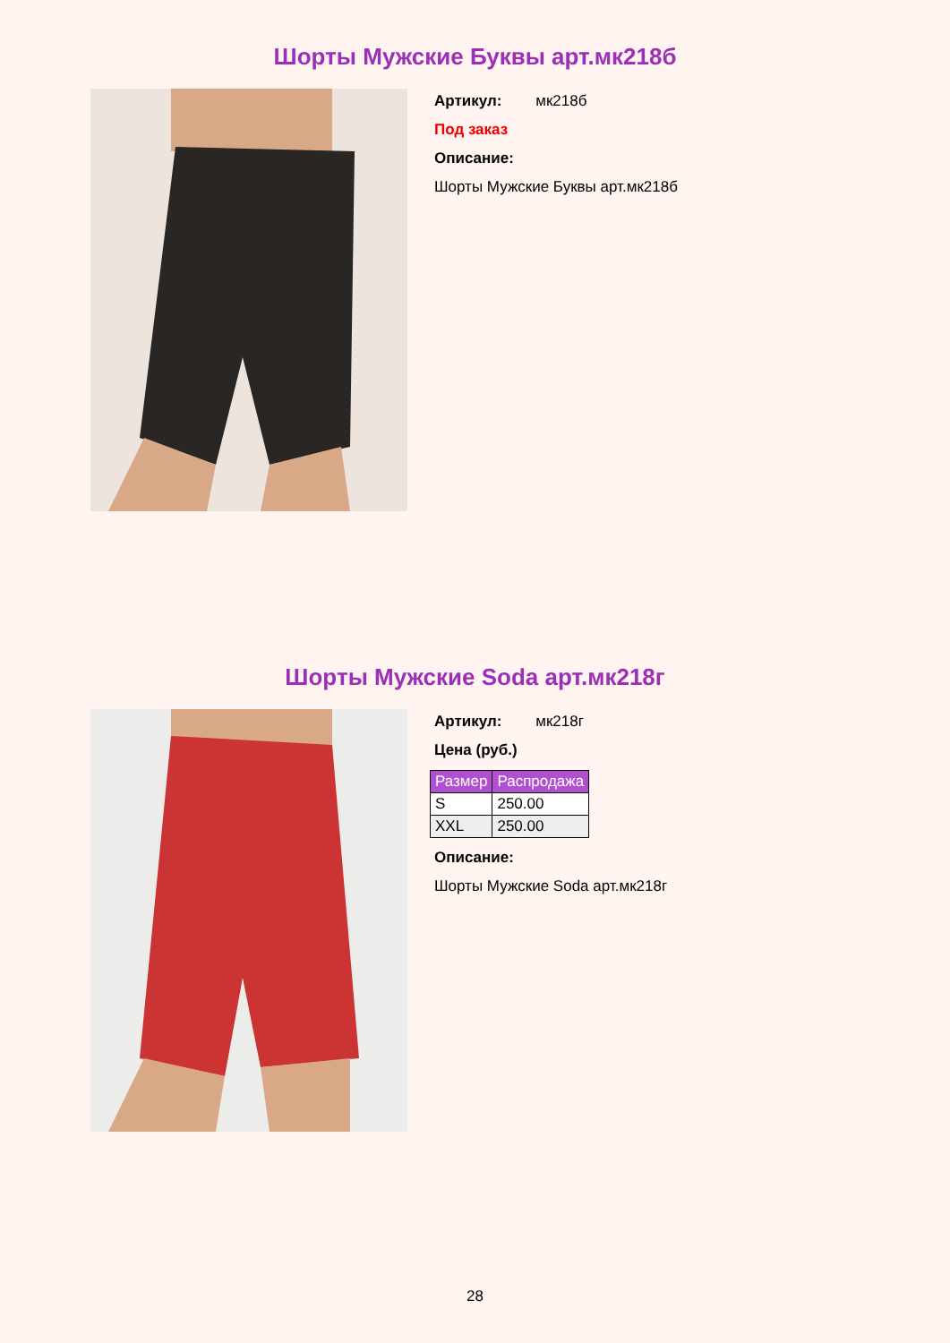Шорты Мужские Буквы арт.мк218б
Артикул: мк218б
Под заказ
Описание:
Шорты Мужские Буквы арт.мк218б
Шорты Мужские Soda арт.мк218г
Артикул: мк218г
Цена (руб.)
| Размер | Распродажа |
| --- | --- |
| S | 250.00 |
| XXL | 250.00 |
Описание:
Шорты Мужские Soda арт.мк218г
28